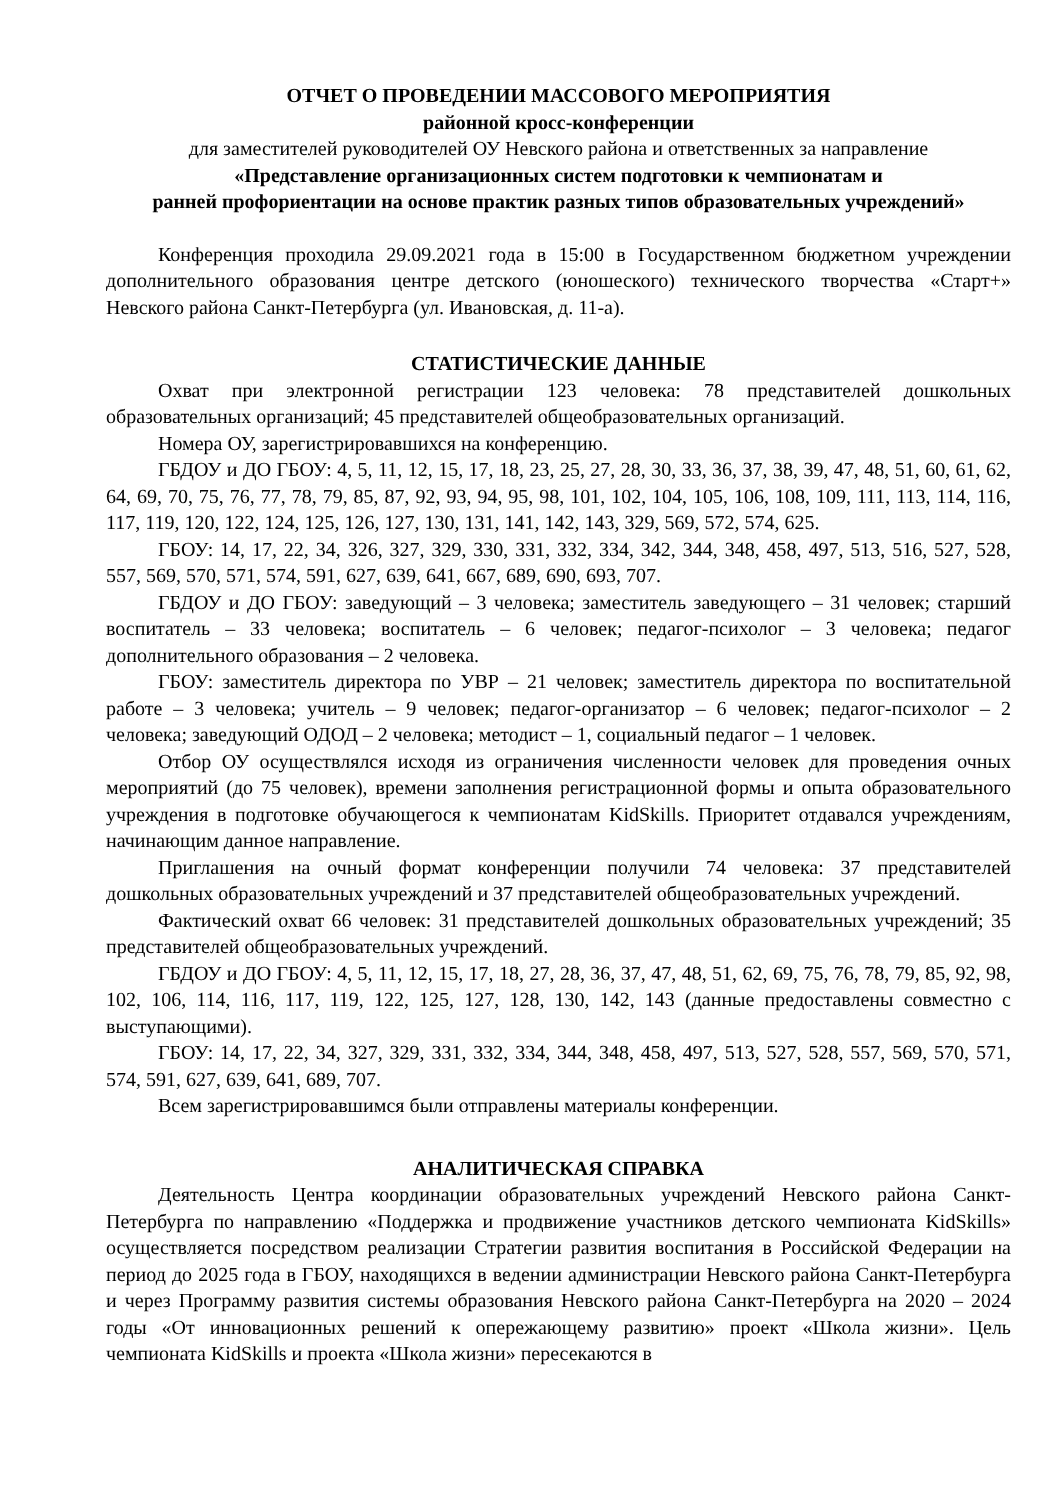ОТЧЕТ О ПРОВЕДЕНИИ МАССОВОГО МЕРОПРИЯТИЯ
районной кросс-конференции
для заместителей руководителей ОУ Невского района и ответственных за направление
«Представление организационных систем подготовки к чемпионатам и
ранней профориентации на основе практик разных типов образовательных учреждений»
Конференция проходила 29.09.2021 года в 15:00 в Государственном бюджетном учреждении дополнительного образования центре детского (юношеского) технического творчества «Старт+» Невского района Санкт-Петербурга (ул. Ивановская, д. 11-а).
СТАТИСТИЧЕСКИЕ ДАННЫЕ
Охват при электронной регистрации 123 человека: 78 представителей дошкольных образовательных организаций; 45 представителей общеобразовательных организаций.
Номера ОУ, зарегистрировавшихся на конференцию.
ГБДОУ и ДО ГБОУ: 4, 5, 11, 12, 15, 17, 18, 23, 25, 27, 28, 30, 33, 36, 37, 38, 39, 47, 48, 51, 60, 61, 62, 64, 69, 70, 75, 76, 77, 78, 79, 85, 87, 92, 93, 94, 95, 98, 101, 102, 104, 105, 106, 108, 109, 111, 113, 114, 116, 117, 119, 120, 122, 124, 125, 126, 127, 130, 131, 141, 142, 143, 329, 569, 572, 574, 625.
ГБОУ: 14, 17, 22, 34, 326, 327, 329, 330, 331, 332, 334, 342, 344, 348, 458, 497, 513, 516, 527, 528, 557, 569, 570, 571, 574, 591, 627, 639, 641, 667, 689, 690, 693, 707.
ГБДОУ и ДО ГБОУ: заведующий – 3 человека; заместитель заведующего – 31 человек; старший воспитатель – 33 человека; воспитатель – 6 человек; педагог-психолог – 3 человека; педагог дополнительного образования – 2 человека.
ГБОУ: заместитель директора по УВР – 21 человек; заместитель директора по воспитательной работе – 3 человека; учитель – 9 человек; педагог-организатор – 6 человек; педагог-психолог – 2 человека; заведующий ОДОД – 2 человека; методист – 1, социальный педагог – 1 человек.
Отбор ОУ осуществлялся исходя из ограничения численности человек для проведения очных мероприятий (до 75 человек), времени заполнения регистрационной формы и опыта образовательного учреждения в подготовке обучающегося к чемпионатам KidSkills. Приоритет отдавался учреждениям, начинающим данное направление.
Приглашения на очный формат конференции получили 74 человека: 37 представителей дошкольных образовательных учреждений и 37 представителей общеобразовательных учреждений.
Фактический охват 66 человек: 31 представителей дошкольных образовательных учреждений; 35 представителей общеобразовательных учреждений.
ГБДОУ и ДО ГБОУ: 4, 5, 11, 12, 15, 17, 18, 27, 28, 36, 37, 47, 48, 51, 62, 69, 75, 76, 78, 79, 85, 92, 98, 102, 106, 114, 116, 117, 119, 122, 125, 127, 128, 130, 142, 143 (данные предоставлены совместно с выступающими).
ГБОУ: 14, 17, 22, 34, 327, 329, 331, 332, 334, 344, 348, 458, 497, 513, 527, 528, 557, 569, 570, 571, 574, 591, 627, 639, 641, 689, 707.
Всем зарегистрировавшимся были отправлены материалы конференции.
АНАЛИТИЧЕСКАЯ СПРАВКА
Деятельность Центра координации образовательных учреждений Невского района Санкт-Петербурга по направлению «Поддержка и продвижение участников детского чемпионата KidSkills» осуществляется посредством реализации Стратегии развития воспитания в Российской Федерации на период до 2025 года в ГБОУ, находящихся в ведении администрации Невского района Санкт-Петербурга и через Программу развития системы образования Невского района Санкт-Петербурга на 2020 – 2024 годы «От инновационных решений к опережающему развитию» проект «Школа жизни». Цель чемпионата KidSkills и проекта «Школа жизни» пересекаются в